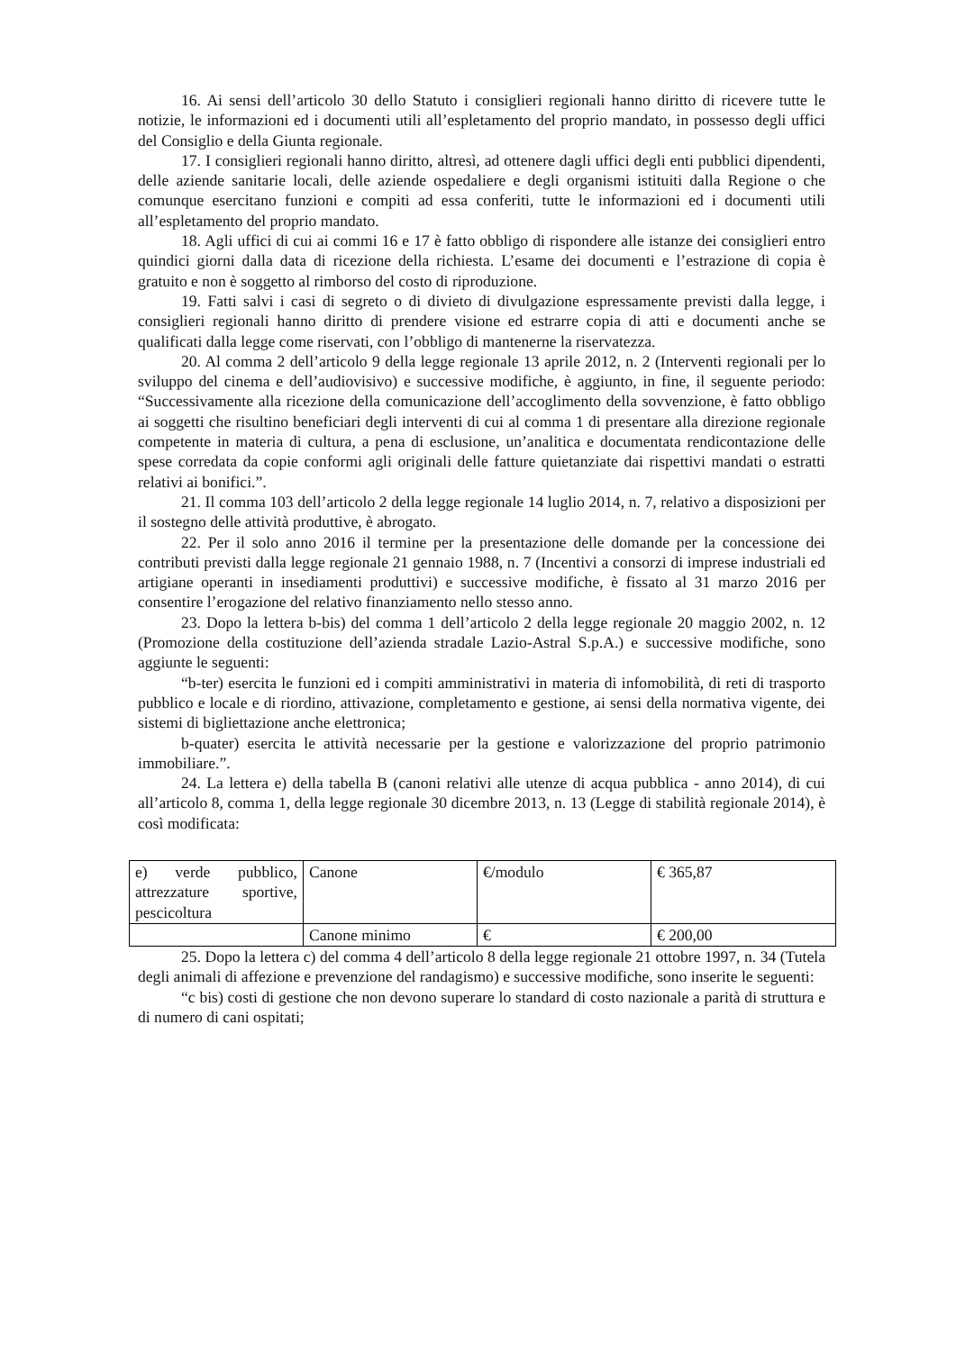16. Ai sensi dell’articolo 30 dello Statuto i consiglieri regionali hanno diritto di ricevere tutte le notizie, le informazioni ed i documenti utili all’espletamento del proprio mandato, in possesso degli uffici del Consiglio e della Giunta regionale.
17. I consiglieri regionali hanno diritto, altresì, ad ottenere dagli uffici degli enti pubblici dipendenti, delle aziende sanitarie locali, delle aziende ospedaliere e degli organismi istituiti dalla Regione o che comunque esercitano funzioni e compiti ad essa conferiti, tutte le informazioni ed i documenti utili all’espletamento del proprio mandato.
18. Agli uffici di cui ai commi 16 e 17 è fatto obbligo di rispondere alle istanze dei consiglieri entro quindici giorni dalla data di ricezione della richiesta. L’esame dei documenti e l’estrazione di copia è gratuito e non è soggetto al rimborso del costo di riproduzione.
19. Fatti salvi i casi di segreto o di divieto di divulgazione espressamente previsti dalla legge, i consiglieri regionali hanno diritto di prendere visione ed estrarre copia di atti e documenti anche se qualificati dalla legge come riservati, con l’obbligo di mantenerne la riservatezza.
20. Al comma 2 dell’articolo 9 della legge regionale 13 aprile 2012, n. 2 (Interventi regionali per lo sviluppo del cinema e dell’audiovisivo) e successive modifiche, è aggiunto, in fine, il seguente periodo: “Successivamente alla ricezione della comunicazione dell’accoglimento della sovvenzione, è fatto obbligo ai soggetti che risultino beneficiari degli interventi di cui al comma 1 di presentare alla direzione regionale competente in materia di cultura, a pena di esclusione, un’analitica e documentata rendicontazione delle spese corredata da copie conformi agli originali delle fatture quietanziate dai rispettivi mandati o estratti relativi ai bonifici.”.
21. Il comma 103 dell’articolo 2 della legge regionale 14 luglio 2014, n. 7, relativo a disposizioni per il sostegno delle attività produttive, è abrogato.
22. Per il solo anno 2016 il termine per la presentazione delle domande per la concessione dei contributi previsti dalla legge regionale 21 gennaio 1988, n. 7 (Incentivi a consorzi di imprese industriali ed artigiane operanti in insediamenti produttivi) e successive modifiche, è fissato al 31 marzo 2016 per consentire l’erogazione del relativo finanziamento nello stesso anno.
23. Dopo la lettera b-bis) del comma 1 dell’articolo 2 della legge regionale 20 maggio 2002, n. 12 (Promozione della costituzione dell’azienda stradale Lazio-Astral S.p.A.) e successive modifiche, sono aggiunte le seguenti:
“b-ter) esercita le funzioni ed i compiti amministrativi in materia di infomobilità, di reti di trasporto pubblico e locale e di riordino, attivazione, completamento e gestione, ai sensi della normativa vigente, dei sistemi di bigliettazione anche elettronica;
b-quater) esercita le attività necessarie per la gestione e valorizzazione del proprio patrimonio immobiliare.”.
24. La lettera e) della tabella B (canoni relativi alle utenze di acqua pubblica - anno 2014), di cui all’articolo 8, comma 1, della legge regionale 30 dicembre 2013, n. 13 (Legge di stabilità regionale 2014), è così modificata:
| e) verde pubblico, attrezzature sportive, pescicoltura | Canone | €/modulo | € 365,87 |
| | Canone minimo | € | € 200,00 |
25. Dopo la lettera c) del comma 4 dell’articolo 8 della legge regionale 21 ottobre 1997, n. 34 (Tutela degli animali di affezione e prevenzione del randagismo) e successive modifiche, sono inserite le seguenti:
“c bis) costi di gestione che non devono superare lo standard di costo nazionale a parità di struttura e di numero di cani ospitati;